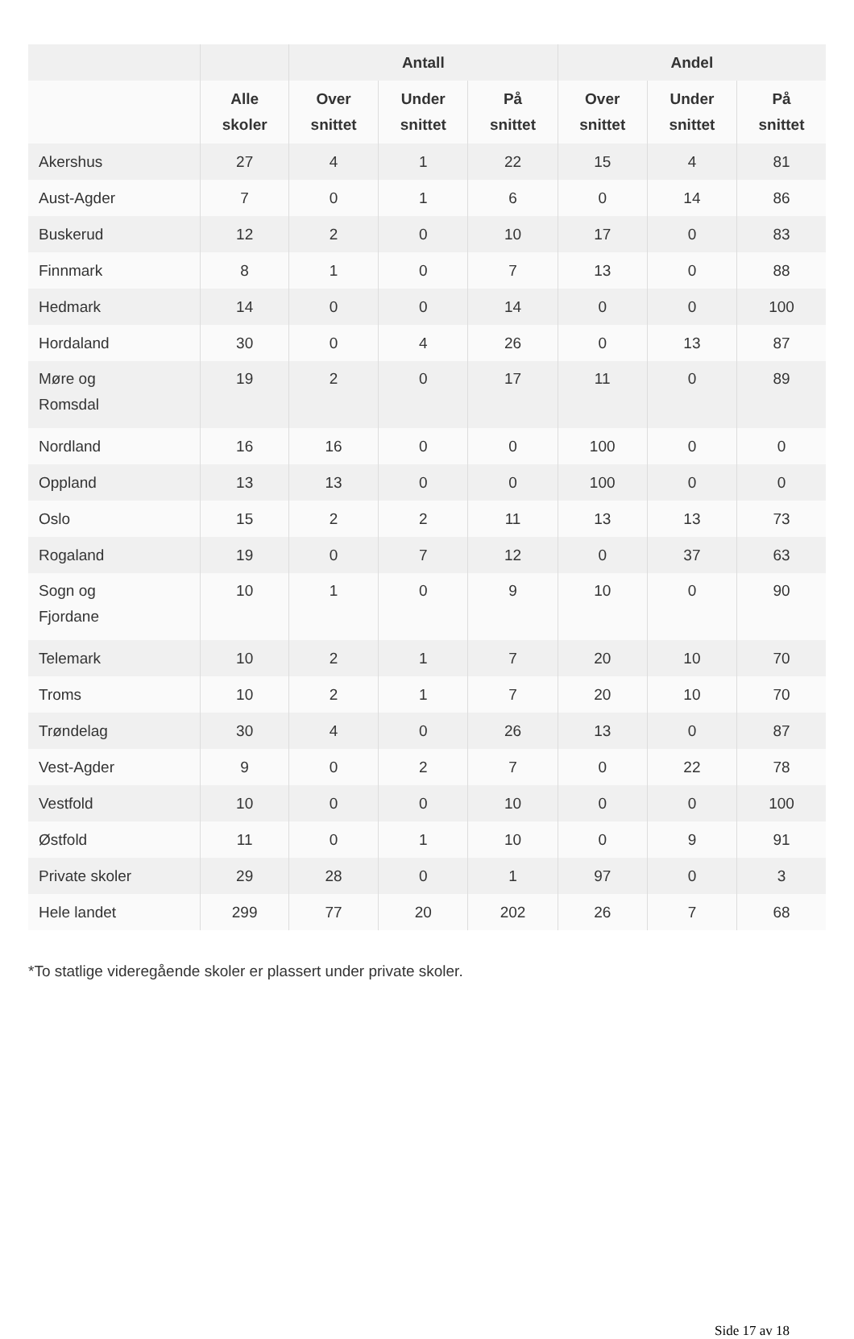| | | Antall | | | Andel | | |
| --- | --- | --- | --- | --- | --- | --- | --- |
| | Alle skoler | Over snittet | Under snittet | På snittet | Over snittet | Under snittet | På snittet |
| Akershus | 27 | 4 | 1 | 22 | 15 | 4 | 81 |
| Aust-Agder | 7 | 0 | 1 | 6 | 0 | 14 | 86 |
| Buskerud | 12 | 2 | 0 | 10 | 17 | 0 | 83 |
| Finnmark | 8 | 1 | 0 | 7 | 13 | 0 | 88 |
| Hedmark | 14 | 0 | 0 | 14 | 0 | 0 | 100 |
| Hordaland | 30 | 0 | 4 | 26 | 0 | 13 | 87 |
| Møre og Romsdal | 19 | 2 | 0 | 17 | 11 | 0 | 89 |
| Nordland | 16 | 16 | 0 | 0 | 100 | 0 | 0 |
| Oppland | 13 | 13 | 0 | 0 | 100 | 0 | 0 |
| Oslo | 15 | 2 | 2 | 11 | 13 | 13 | 73 |
| Rogaland | 19 | 0 | 7 | 12 | 0 | 37 | 63 |
| Sogn og Fjordane | 10 | 1 | 0 | 9 | 10 | 0 | 90 |
| Telemark | 10 | 2 | 1 | 7 | 20 | 10 | 70 |
| Troms | 10 | 2 | 1 | 7 | 20 | 10 | 70 |
| Trøndelag | 30 | 4 | 0 | 26 | 13 | 0 | 87 |
| Vest-Agder | 9 | 0 | 2 | 7 | 0 | 22 | 78 |
| Vestfold | 10 | 0 | 0 | 10 | 0 | 0 | 100 |
| Østfold | 11 | 0 | 1 | 10 | 0 | 9 | 91 |
| Private skoler | 29 | 28 | 0 | 1 | 97 | 0 | 3 |
| Hele landet | 299 | 77 | 20 | 202 | 26 | 7 | 68 |
*To statlige videregående skoler er plassert under private skoler.
Side 17 av 18